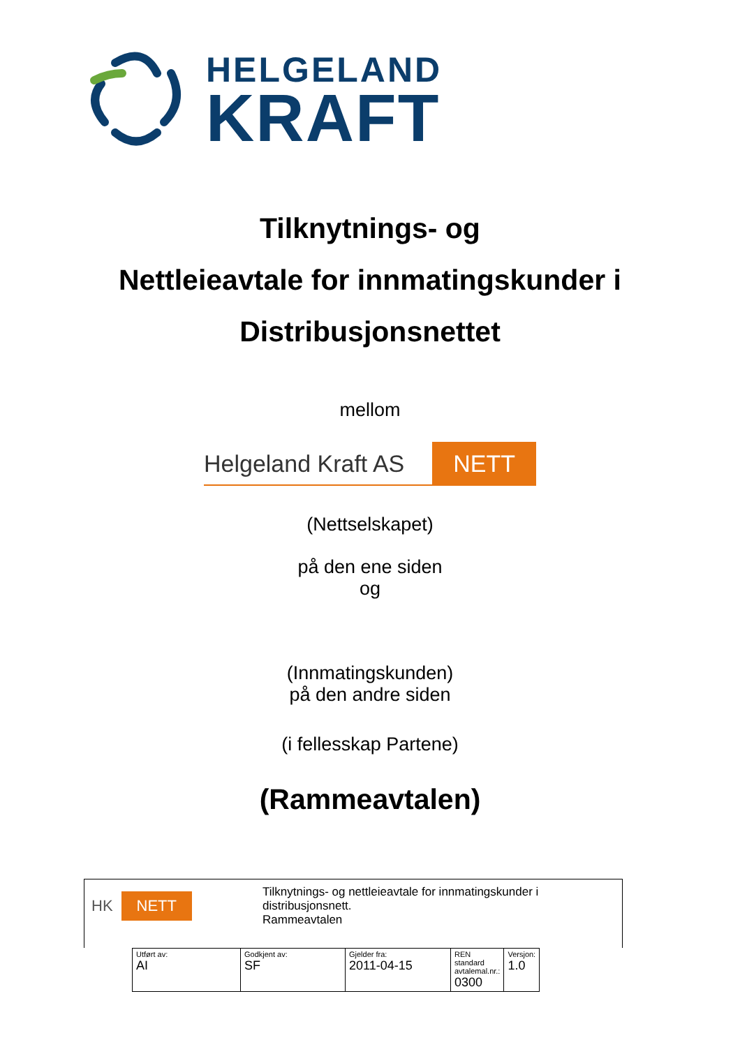HELGELAND
KRAFT
Tilknytnings- og
Nettleieavtale for innmatingskunder i
Distribusjonsnettet
mellom
Helgeland Kraft AS NETT
(Nettselskapet)
på den ene siden
og
(Innmatingskunden)
på den andre siden
(i fellesskap Partene)
(Rammeavtalen)
HK NETT
Tilknytnings- og nettleieavtale for innmatingskunder i
distribusjonsnett.
Rammeavtalen
| Utført av: AI | Godkjent av: SF | Gjelder fra: 2011-04-15 | REN standard avtalemal.nr.: 0300 | Versjon: 1.0 |